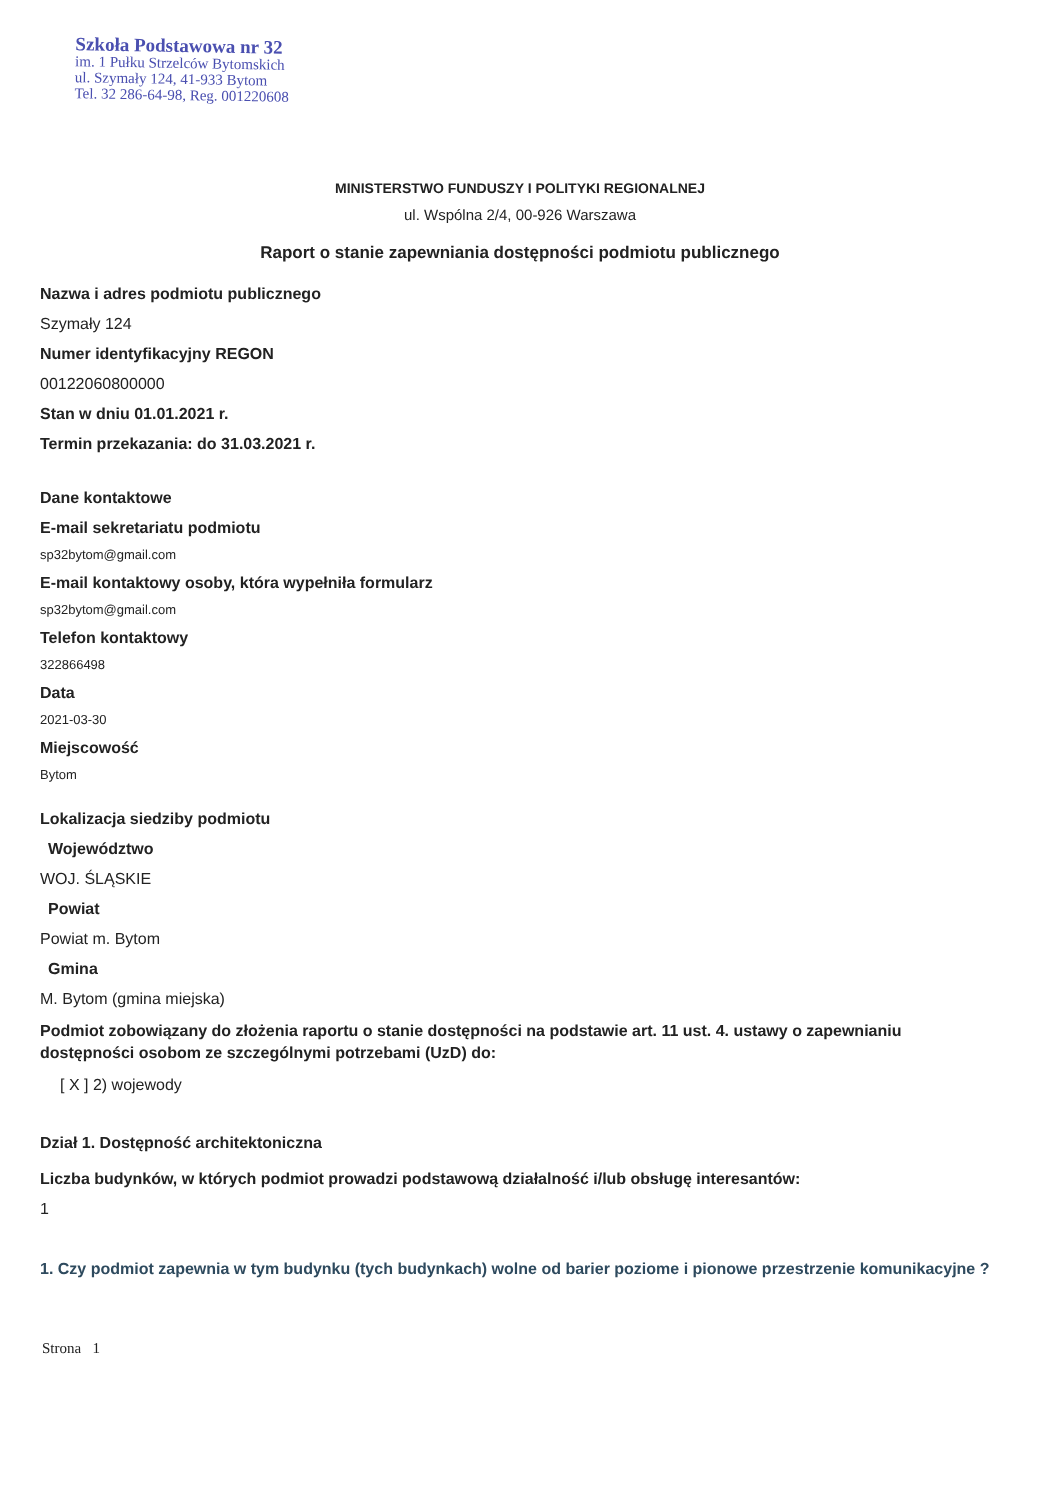Szkoła Podstawowa nr 32
im. 1 Pułku Strzelców Bytomskich
ul. Szymały 124, 41-933 Bytom
Tel. 32 286-64-98, Reg. 001220608
MINISTERSTWO FUNDUSZY I POLITYKI REGIONALNEJ
ul. Wspólna 2/4, 00-926 Warszawa
Raport o stanie zapewniania dostępności podmiotu publicznego
Nazwa i adres podmiotu publicznego
Szymały 124
Numer identyfikacyjny REGON
00122060800000
Stan w dniu 01.01.2021 r.
Termin przekazania: do 31.03.2021 r.
Dane kontaktowe
E-mail sekretariatu podmiotu
sp32bytom@gmail.com
E-mail kontaktowy osoby, która wypełniła formularz
sp32bytom@gmail.com
Telefon kontaktowy
322866498
Data
2021-03-30
Miejscowość
Bytom
Lokalizacja siedziby podmiotu
Województwo
WOJ. ŚLĄSKIE
Powiat
Powiat m. Bytom
Gmina
M. Bytom (gmina miejska)
Podmiot zobowiązany do złożenia raportu o stanie dostępności na podstawie art. 11 ust. 4. ustawy o zapewnianiu dostępności osobom ze szczególnymi potrzebami (UzD) do:
[ X ] 2) wojewody
Dział 1. Dostępność architektoniczna
Liczba budynków, w których podmiot prowadzi podstawową działalność i/lub obsługę interesantów:
1
1. Czy podmiot zapewnia w tym budynku (tych budynkach) wolne od barier poziome i pionowe przestrzenie komunikacyjne ?
Strona 1